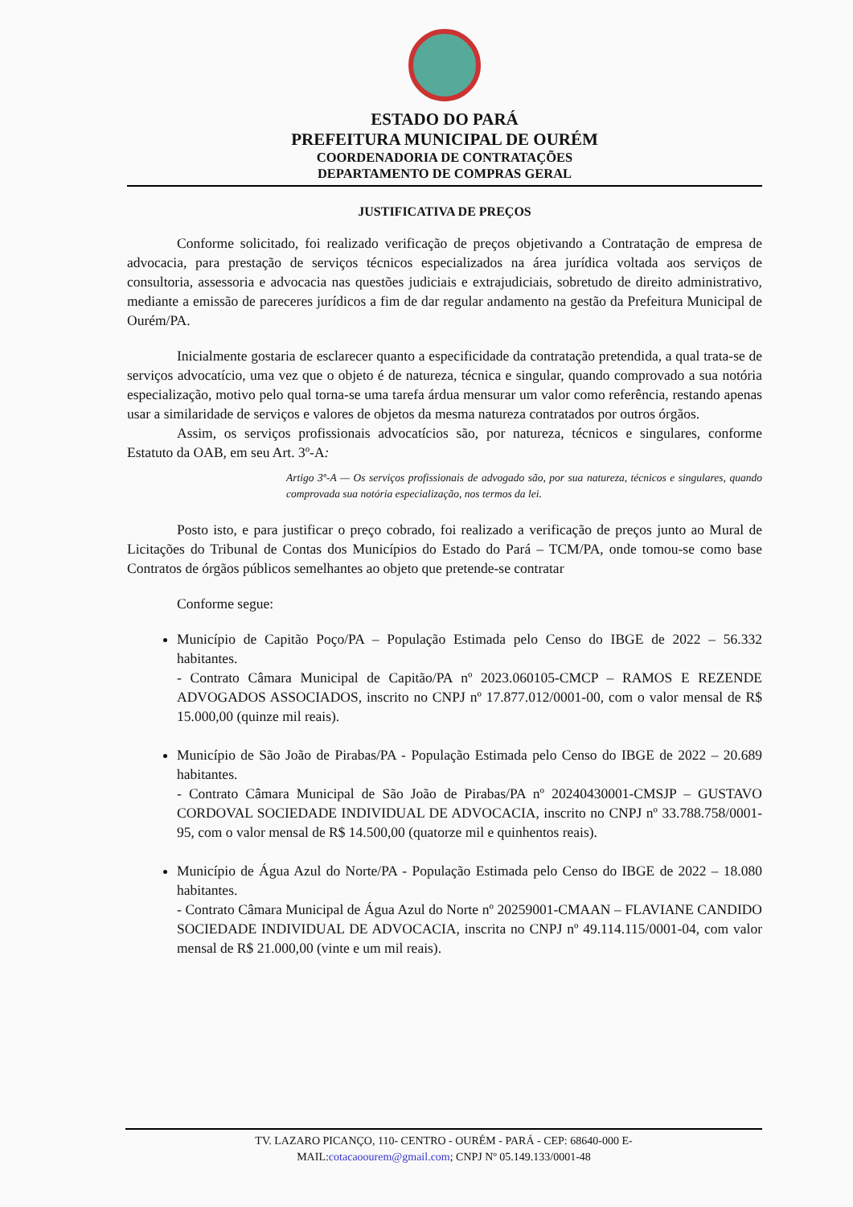ESTADO DO PARÁ
PREFEITURA MUNICIPAL DE OURÉM
COORDENADORIA DE CONTRATAÇÕES
DEPARTAMENTO DE COMPRAS GERAL
JUSTIFICATIVA DE PREÇOS
Conforme solicitado, foi realizado verificação de preços objetivando a Contratação de empresa de advocacia, para prestação de serviços técnicos especializados na área jurídica voltada aos serviços de consultoria, assessoria e advocacia nas questões judiciais e extrajudiciais, sobretudo de direito administrativo, mediante a emissão de pareceres jurídicos a fim de dar regular andamento na gestão da Prefeitura Municipal de Ourém/PA.
Inicialmente gostaria de esclarecer quanto a especificidade da contratação pretendida, a qual trata-se de serviços advocatício, uma vez que o objeto é de natureza, técnica e singular, quando comprovado a sua notória especialização, motivo pelo qual torna-se uma tarefa árdua mensurar um valor como referência, restando apenas usar a similaridade de serviços e valores de objetos da mesma natureza contratados por outros órgãos.
Assim, os serviços profissionais advocatícios são, por natureza, técnicos e singulares, conforme Estatuto da OAB, em seu Art. 3º-A:
Artigo 3º-A — Os serviços profissionais de advogado são, por sua natureza, técnicos e singulares, quando comprovada sua notória especialização, nos termos da lei.
Posto isto, e para justificar o preço cobrado, foi realizado a verificação de preços junto ao Mural de Licitações do Tribunal de Contas dos Municípios do Estado do Pará – TCM/PA, onde tomou-se como base Contratos de órgãos públicos semelhantes ao objeto que pretende-se contratar
Conforme segue:
Município de Capitão Poço/PA – População Estimada pelo Censo do IBGE de 2022 – 56.332 habitantes.
- Contrato Câmara Municipal de Capitão/PA nº 2023.060105-CMCP – RAMOS E REZENDE ADVOGADOS ASSOCIADOS, inscrito no CNPJ nº 17.877.012/0001-00, com o valor mensal de R$ 15.000,00 (quinze mil reais).
Município de São João de Pirabas/PA - População Estimada pelo Censo do IBGE de 2022 – 20.689 habitantes.
- Contrato Câmara Municipal de São João de Pirabas/PA nº 20240430001-CMSJP – GUSTAVO CORDOVAL SOCIEDADE INDIVIDUAL DE ADVOCACIA, inscrito no CNPJ nº 33.788.758/0001-95, com o valor mensal de R$ 14.500,00 (quatorze mil e quinhentos reais).
Município de Água Azul do Norte/PA - População Estimada pelo Censo do IBGE de 2022 – 18.080 habitantes.
- Contrato Câmara Municipal de Água Azul do Norte nº 20259001-CMAAN – FLAVIANE CANDIDO SOCIEDADE INDIVIDUAL DE ADVOCACIA, inscrita no CNPJ nº 49.114.115/0001-04, com valor mensal de R$ 21.000,00 (vinte e um mil reais).
TV. LAZARO PICANÇO, 110- CENTRO - OURÉM - PARÁ - CEP: 68640-000 E-
MAIL:cotacaoourem@gmail.com; CNPJ Nº 05.149.133/0001-48